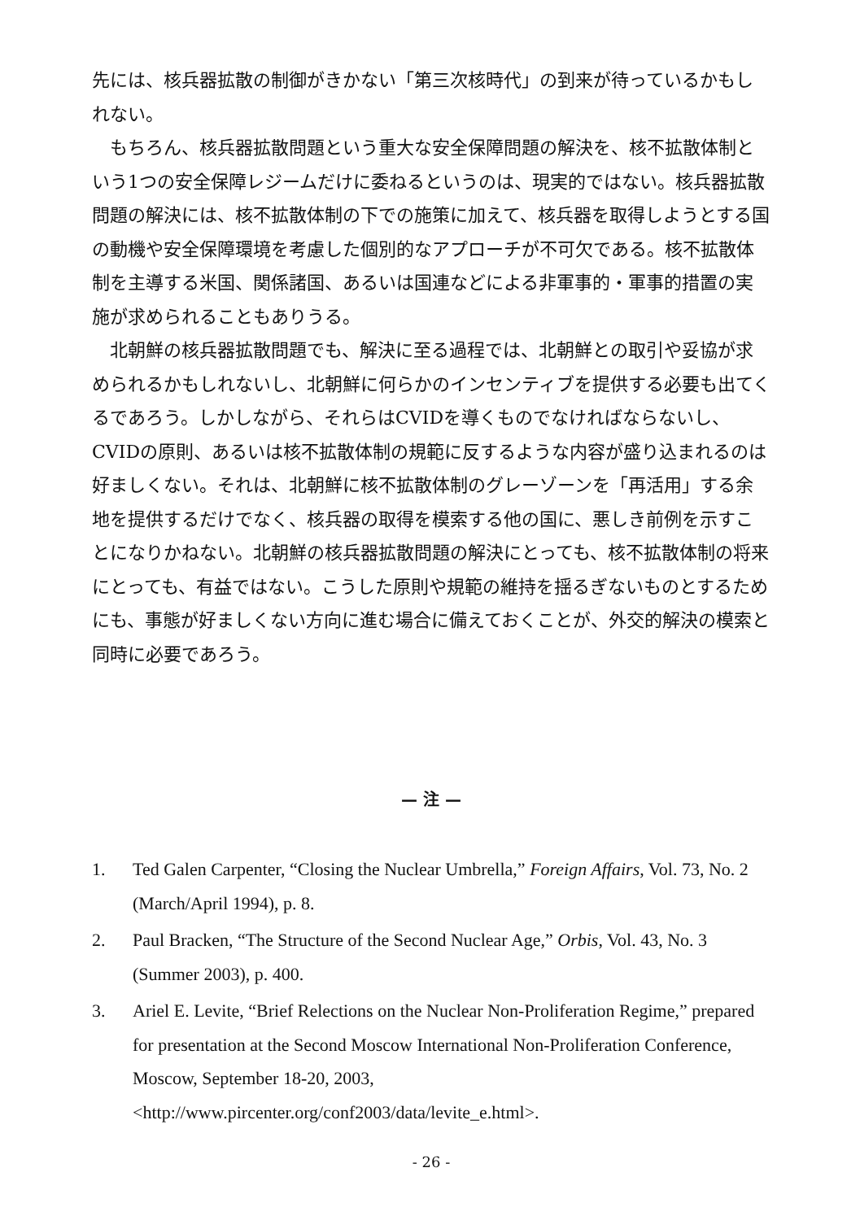先には、核兵器拡散の制御がきかない「第三次核時代」の到来が待っているかもしれない。
もちろん、核兵器拡散問題という重大な安全保障問題の解決を、核不拡散体制という1つの安全保障レジームだけに委ねるというのは、現実的ではない。核兵器拡散問題の解決には、核不拡散体制の下での施策に加えて、核兵器を取得しようとする国の動機や安全保障環境を考慮した個別的なアプローチが不可欠である。核不拡散体制を主導する米国、関係諸国、あるいは国連などによる非軍事的・軍事的措置の実施が求められることもありうる。
北朝鮮の核兵器拡散問題でも、解決に至る過程では、北朝鮮との取引や妥協が求められるかもしれないし、北朝鮮に何らかのインセンティブを提供する必要も出てくるであろう。しかしながら、それらはCVIDを導くものでなければならないし、CVIDの原則、あるいは核不拡散体制の規範に反するような内容が盛り込まれるのは好ましくない。それは、北朝鮮に核不拡散体制のグレーゾーンを「再活用」する余地を提供するだけでなく、核兵器の取得を模索する他の国に、悪しき前例を示すことになりかねない。北朝鮮の核兵器拡散問題の解決にとっても、核不拡散体制の将来にとっても、有益ではない。こうした原則や規範の維持を揺るぎないものとするためにも、事態が好ましくない方向に進む場合に備えておくことが、外交的解決の模索と同時に必要であろう。
— 注 —
1. Ted Galen Carpenter, “Closing the Nuclear Umbrella,” Foreign Affairs, Vol. 73, No. 2 (March/April 1994), p. 8.
2. Paul Bracken, “The Structure of the Second Nuclear Age,” Orbis, Vol. 43, No. 3 (Summer 2003), p. 400.
3. Ariel E. Levite, “Brief Relections on the Nuclear Non-Proliferation Regime,” prepared for presentation at the Second Moscow International Non-Proliferation Conference, Moscow, September 18-20, 2003, <http://www.pircenter.org/conf2003/data/levite_e.html>.
- 26 -